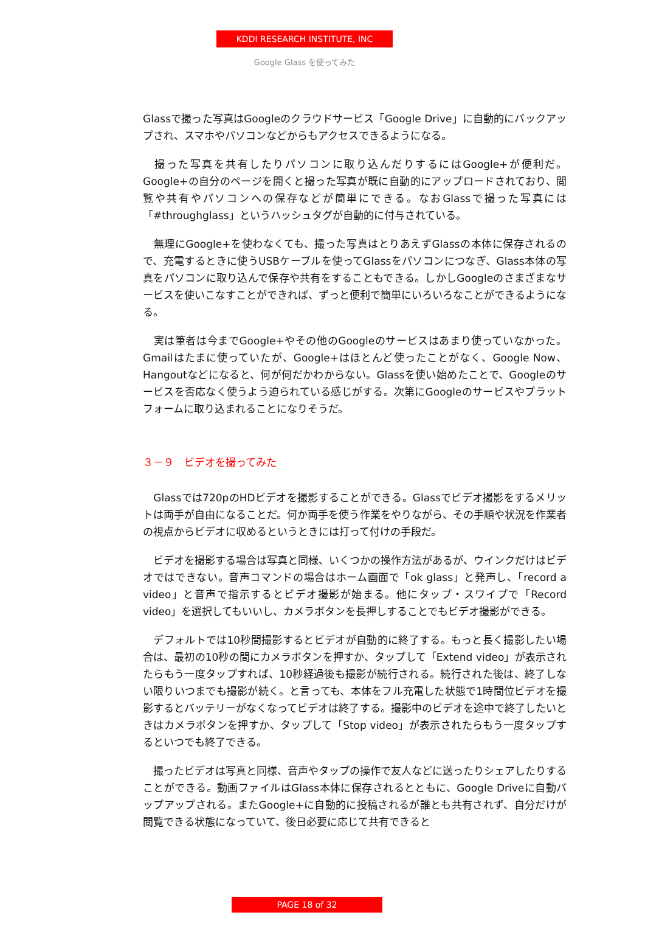KDDI RESEARCH INSTITUTE, INC
Google Glass を使ってみた
Glassで撮った写真はGoogleのクラウドサービス「Google Drive」に自動的にバックアップされ、スマホやパソコンなどからもアクセスできるようになる。
　撮った写真を共有したりパソコンに取り込んだりするにはGoogle+が便利だ。Google+の自分のページを開くと撮った写真が既に自動的にアップロードされており、閲覧や共有やパソコンへの保存などが簡単にできる。なおGlassで撮った写真には「#throughglass」というハッシュタグが自動的に付与されている。
　無理にGoogle+を使わなくても、撮った写真はとりあえずGlassの本体に保存されるので、充電するときに使うUSBケーブルを使ってGlassをパソコンにつなぎ、Glass本体の写真をパソコンに取り込んで保存や共有をすることもできる。しかしGoogleのさまざまなサービスを使いこなすことができれば、ずっと便利で簡単にいろいろなことができるようになる。
　実は筆者は今までGoogle+やその他のGoogleのサービスはあまり使っていなかった。Gmailはたまに使っていたが、Google+はほとんど使ったことがなく、Google Now、Hangoutなどになると、何が何だかわからない。Glassを使い始めたことで、Googleのサービスを否応なく使うよう迫られている感じがする。次第にGoogleのサービスやプラットフォームに取り込まれることになりそうだ。
３－９　ビデオを撮ってみた
　Glassでは720pのHDビデオを撮影することができる。Glassでビデオ撮影をするメリットは両手が自由になることだ。何か両手を使う作業をやりながら、その手順や状況を作業者の視点からビデオに収めるというときには打って付けの手段だ。
　ビデオを撮影する場合は写真と同様、いくつかの操作方法があるが、ウインクだけはビデオではできない。音声コマンドの場合はホーム画面で「ok glass」と発声し、「record a video」と音声で指示するとビデオ撮影が始まる。他にタップ・スワイプで「Record video」を選択してもいいし、カメラボタンを長押しすることでもビデオ撮影ができる。
　デフォルトでは10秒間撮影するとビデオが自動的に終了する。もっと長く撮影したい場合は、最初の10秒の間にカメラボタンを押すか、タップして「Extend video」が表示されたらもう一度タップすれば、10秒経過後も撮影が続行される。続行された後は、終了しない限りいつまでも撮影が続く。と言っても、本体をフル充電した状態で1時間位ビデオを撮影するとバッテリーがなくなってビデオは終了する。撮影中のビデオを途中で終了したいときはカメラボタンを押すか、タップして「Stop video」が表示されたらもう一度タップするといつでも終了できる。
　撮ったビデオは写真と同様、音声やタップの操作で友人などに送ったりシェアしたりすることができる。動画ファイルはGlass本体に保存されるとともに、Google Driveに自動バップアップされる。またGoogle+に自動的に投稿されるが誰とも共有されず、自分だけが閲覧できる状態になっていて、後日必要に応じて共有できると
PAGE 18 of 32